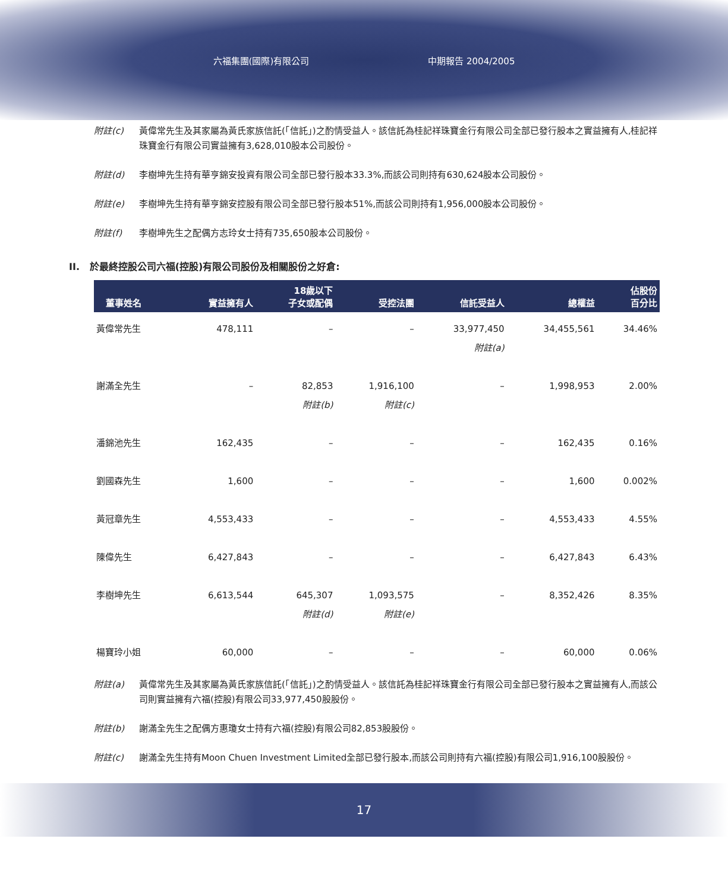六福集團(國際)有限公司 中期報告 2004/2005
附註(c) 黃偉常先生及其家屬為黃氏家族信託(「信託」)之酌情受益人。該信託為桂記祥珠寶金行有限公司全部已發行股本之實益擁有人,桂記祥珠寶金行有限公司實益擁有3,628,010股本公司股份。
附註(d) 李樹坤先生持有華亨錦安投資有限公司全部已發行股本33.3%,而該公司則持有630,624股本公司股份。
附註(e) 李樹坤先生持有華亨錦安控股有限公司全部已發行股本51%,而該公司則持有1,956,000股本公司股份。
附註(f) 李樹坤先生之配偶方志玲女士持有735,650股本公司股份。
II. 於最終控股公司六福(控股)有限公司股份及相關股份之好倉:
| 董事姓名 | 實益擁有人 | 18歲以下 子女或配偶 | 受控法團 | 信託受益人 | 總權益 | 佔股份 百分比 |
| --- | --- | --- | --- | --- | --- | --- |
| 黃偉常先生 | 478,111 | – | – | 33,977,450 附註(a) | 34,455,561 | 34.46% |
| 謝滿全先生 | – | 82,853 附註(b) | 1,916,100 附註(c) | – | 1,998,953 | 2.00% |
| 潘錦池先生 | 162,435 | – | – | – | 162,435 | 0.16% |
| 劉國森先生 | 1,600 | – | – | – | 1,600 | 0.002% |
| 黃冠章先生 | 4,553,433 | – | – | – | 4,553,433 | 4.55% |
| 陳偉先生 | 6,427,843 | – | – | – | 6,427,843 | 6.43% |
| 李樹坤先生 | 6,613,544 | 645,307 附註(d) | 1,093,575 附註(e) | – | 8,352,426 | 8.35% |
| 楊寶玲小姐 | 60,000 | – | – | – | 60,000 | 0.06% |
附註(a) 黃偉常先生及其家屬為黃氏家族信託(「信託」)之酌情受益人。該信託為桂記祥珠寶金行有限公司全部已發行股本之實益擁有人,而該公司則實益擁有六福(控股)有限公司33,977,450股股份。
附註(b) 謝滿全先生之配偶方惠瓊女士持有六福(控股)有限公司82,853股股份。
附註(c) 謝滿全先生持有Moon Chuen Investment Limited全部已發行股本,而該公司則持有六福(控股)有限公司1,916,100股股份。
17